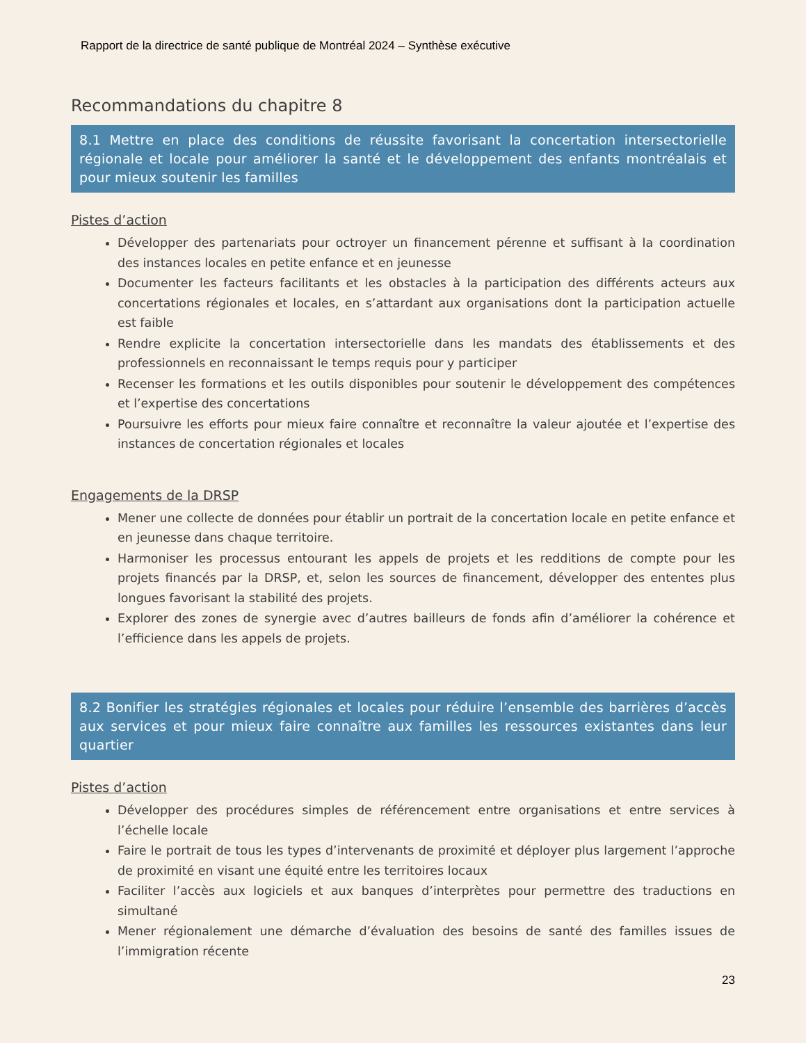Rapport de la directrice de santé publique de Montréal 2024 – Synthèse exécutive
Recommandations du chapitre 8
8.1 Mettre en place des conditions de réussite favorisant la concertation intersectorielle régionale et locale pour améliorer la santé et le développement des enfants montréalais et pour mieux soutenir les familles
Pistes d’action
Développer des partenariats pour octroyer un financement pérenne et suffisant à la coordination des instances locales en petite enfance et en jeunesse
Documenter les facteurs facilitants et les obstacles à la participation des différents acteurs aux concertations régionales et locales, en s’attardant aux organisations dont la participation actuelle est faible
Rendre explicite la concertation intersectorielle dans les mandats des établissements et des professionnels en reconnaissant le temps requis pour y participer
Recenser les formations et les outils disponibles pour soutenir le développement des compétences et l’expertise des concertations
Poursuivre les efforts pour mieux faire connaître et reconnaître la valeur ajoutée et l’expertise des instances de concertation régionales et locales
Engagements de la DRSP
Mener une collecte de données pour établir un portrait de la concertation locale en petite enfance et en jeunesse dans chaque territoire.
Harmoniser les processus entourant les appels de projets et les redditions de compte pour les projets financés par la DRSP, et, selon les sources de financement, développer des ententes plus longues favorisant la stabilité des projets.
Explorer des zones de synergie avec d’autres bailleurs de fonds afin d’améliorer la cohérence et l’efficience dans les appels de projets.
8.2 Bonifier les stratégies régionales et locales pour réduire l’ensemble des barrières d’accès aux services et pour mieux faire connaître aux familles les ressources existantes dans leur quartier
Pistes d’action
Développer des procédures simples de référencement entre organisations et entre services à l’échelle locale
Faire le portrait de tous les types d’intervenants de proximité et déployer plus largement l’approche de proximité en visant une équité entre les territoires locaux
Faciliter l’accès aux logiciels et aux banques d’interprètes pour permettre des traductions en simultané
Mener régionalement une démarche d’évaluation des besoins de santé des familles issues de l’immigration récente
23